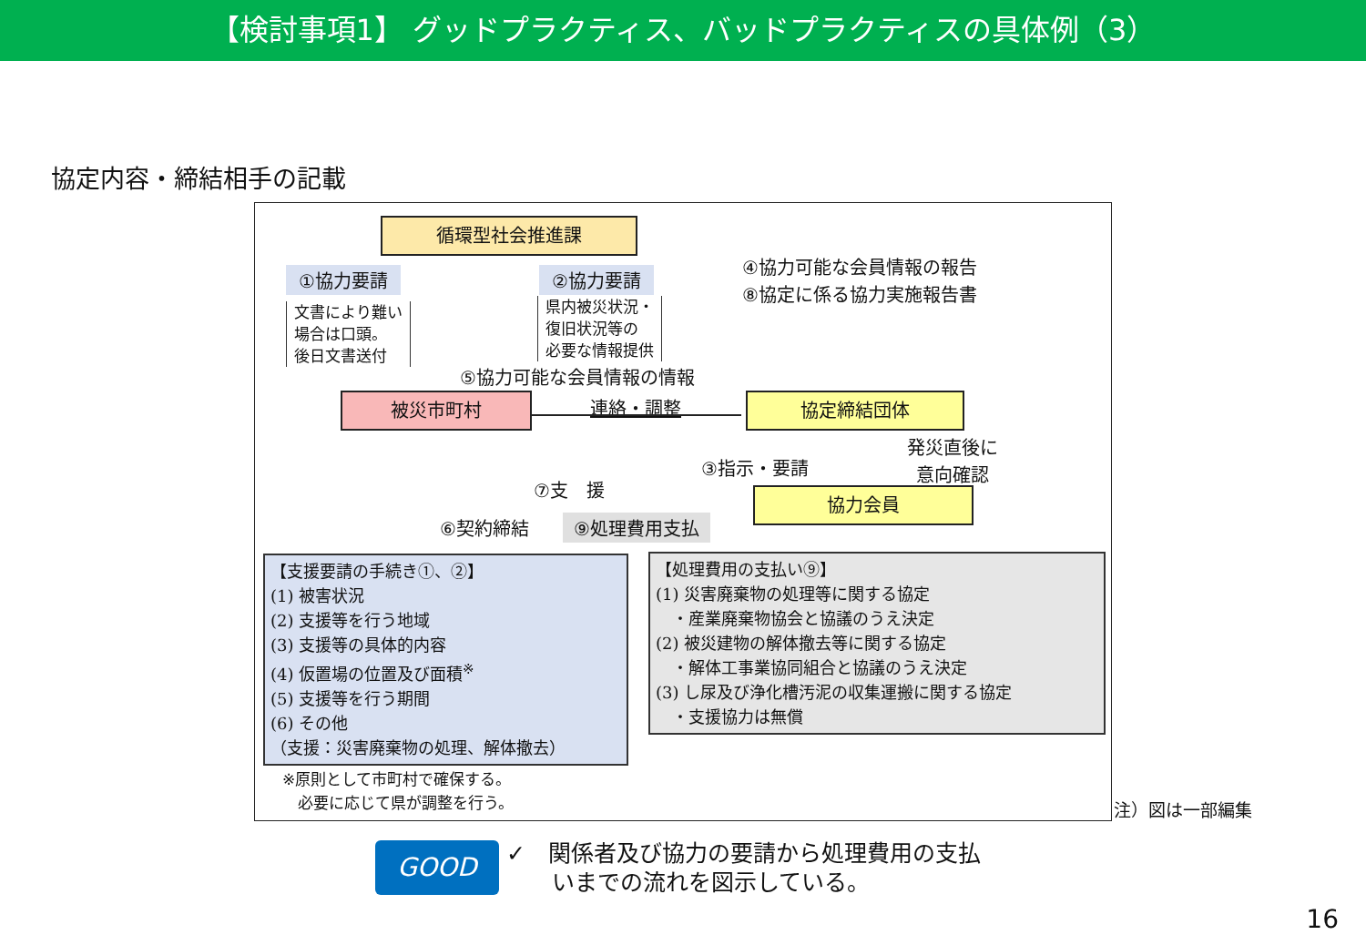【検討事項1】 グッドプラクティス、バッドプラクティスの具体例（3）
協定内容・締結相手の記載
循環型社会推進課
①協力要請
文書により難い
場合は口頭。
後日文書送付
②協力要請
県内被災状況・
復旧状況等の
必要な情報提供
④協力可能な会員情報の報告
⑧協定に係る協力実施報告書
⑤協力可能な会員情報の情報
被災市町村 連絡・調整 協定締結団体
③指示・要請
発災直後に
意向確認
⑦支　援 協力会員
⑥契約締結 ⑨処理費用支払
【支援要請の手続き①、②】
(1) 被害状況
(2) 支援等を行う地域
(3) 支援等の具体的内容
(4) 仮置場の位置及び面積<sup>※</sup>
(5) 支援等を行う期間
(6) その他
（支援：災害廃棄物の処理、解体撤去）
※原則として市町村で確保する。
　必要に応じて県が調整を行う。
【処理費用の支払い⑨】
(1) 災害廃棄物の処理等に関する協定
　・産業廃棄物協会と協議のうえ決定
(2) 被災建物の解体撤去等に関する協定
　・解体工事業協同組合と協議のうえ決定
(3) し尿及び浄化槽汚泥の収集運搬に関する協定
　・支援協力は無償
注）図は一部編集
GOOD
✓　関係者及び協力の要請から処理費用の支払
　　いまでの流れを図示している。
16